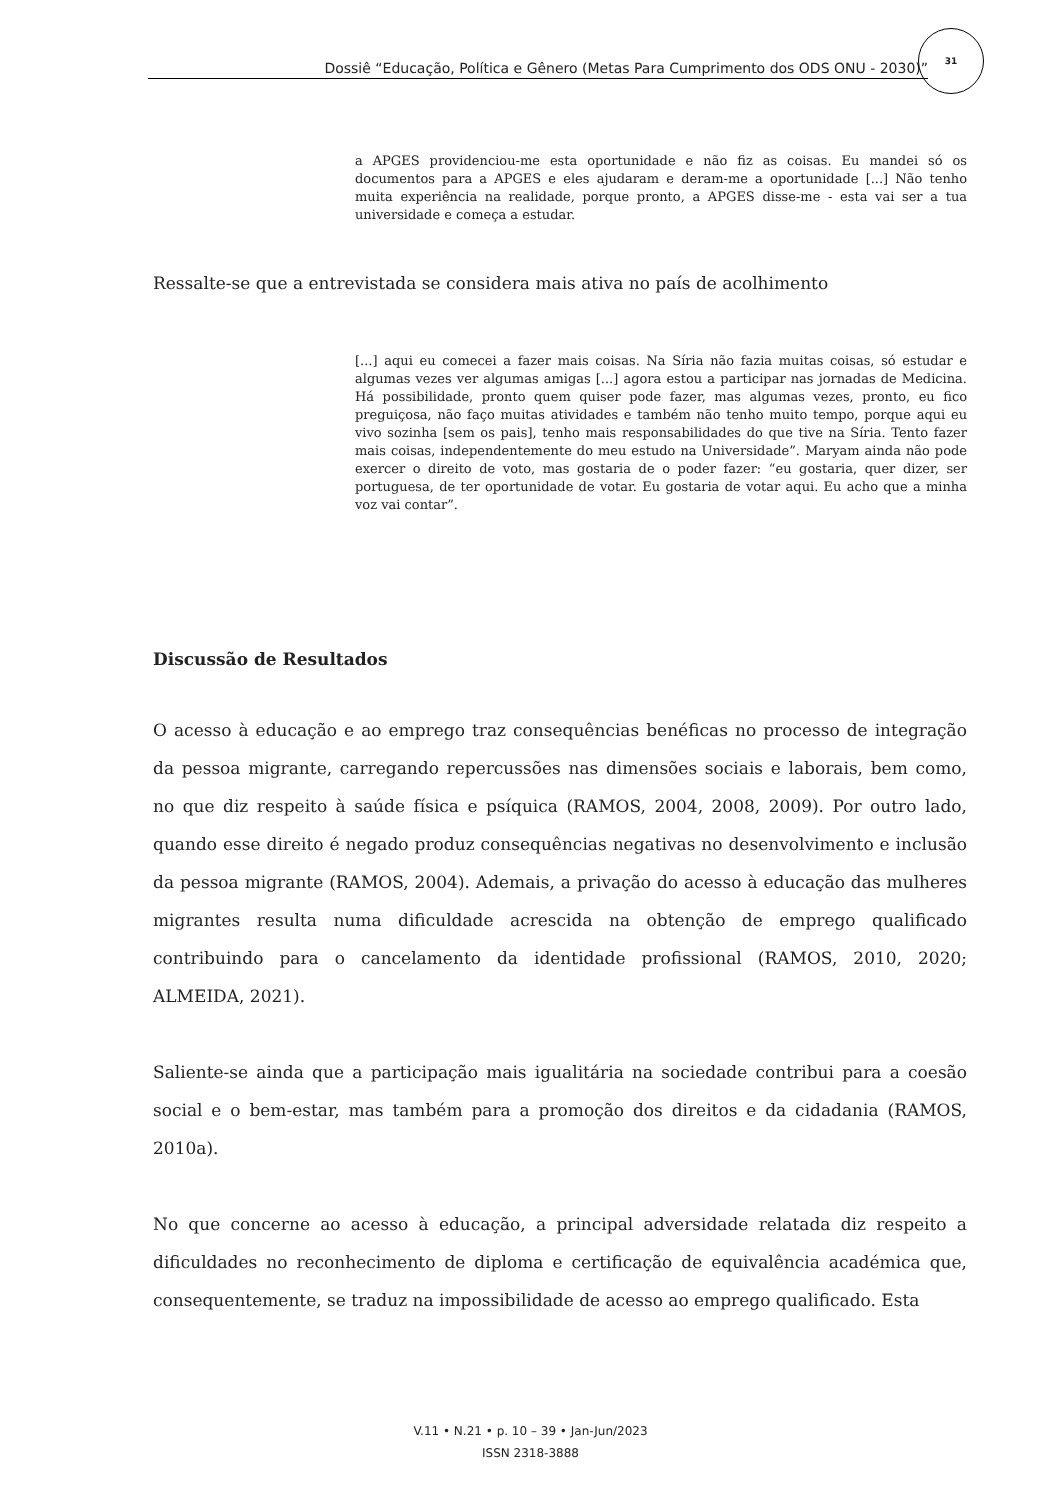Dossiê “Educação, Política e Gênero (Metas Para Cumprimento dos ODS ONU - 2030)”
31
a APGES providenciou-me esta oportunidade e não fiz as coisas. Eu mandei só os documentos para a APGES e eles ajudaram e deram-me a oportunidade [...] Não tenho muita experiência na realidade, porque pronto, a APGES disse-me - esta vai ser a tua universidade e começa a estudar.
Ressalte-se que a entrevistada se considera mais ativa no país de acolhimento
[...] aqui eu comecei a fazer mais coisas. Na Síria não fazia muitas coisas, só estudar e algumas vezes ver algumas amigas [...] agora estou a participar nas jornadas de Medicina. Há possibilidade, pronto quem quiser pode fazer, mas algumas vezes, pronto, eu fico preguiçosa, não faço muitas atividades e também não tenho muito tempo, porque aqui eu vivo sozinha [sem os pais], tenho mais responsabilidades do que tive na Síria. Tento fazer mais coisas, independentemente do meu estudo na Universidade”. Maryam ainda não pode exercer o direito de voto, mas gostaria de o poder fazer: “eu gostaria, quer dizer, ser portuguesa, de ter oportunidade de votar. Eu gostaria de votar aqui. Eu acho que a minha voz vai contar”.
Discussão de Resultados
O acesso à educação e ao emprego traz consequências benéficas no processo de integração da pessoa migrante, carregando repercussões nas dimensões sociais e laborais, bem como, no que diz respeito à saúde física e psíquica (RAMOS, 2004, 2008, 2009). Por outro lado, quando esse direito é negado produz consequências negativas no desenvolvimento e inclusão da pessoa migrante (RAMOS, 2004). Ademais, a privação do acesso à educação das mulheres migrantes resulta numa dificuldade acrescida na obtenção de emprego qualificado contribuindo para o cancelamento da identidade profissional (RAMOS, 2010, 2020; ALMEIDA, 2021).
Saliente-se ainda que a participação mais igualitária na sociedade contribui para a coesão social e o bem-estar, mas também para a promoção dos direitos e da cidadania (RAMOS, 2010a).
No que concerne ao acesso à educação, a principal adversidade relatada diz respeito a dificuldades no reconhecimento de diploma e certificação de equivalência académica que, consequentemente, se traduz na impossibilidade de acesso ao emprego qualificado. Esta
V.11 • N.21 • p. 10 – 39 • Jan-Jun/2023
ISSN 2318-3888